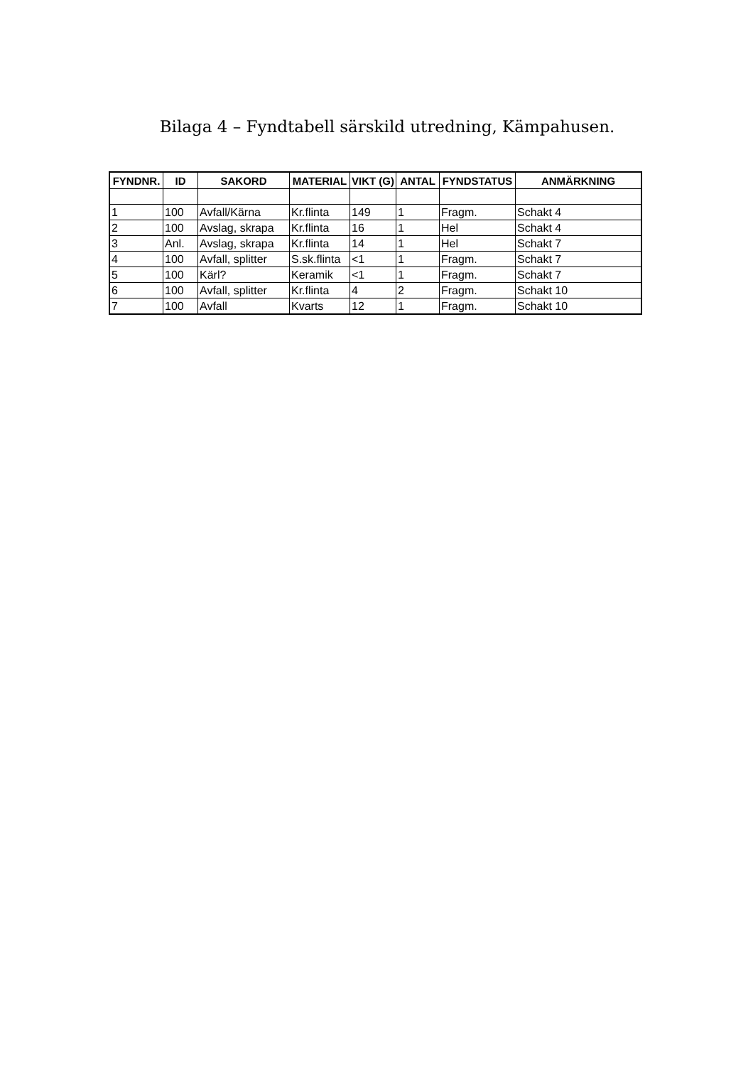Bilaga 4 – Fyndtabell särskild utredning, Kämpahusen.
| FYNDNR. | ID | SAKORD | MATERIAL | VIKT (G) | ANTAL | FYNDSTATUS | ANMÄRKNING |
| --- | --- | --- | --- | --- | --- | --- | --- |
| 1 | 100 | Avfall/Kärna | Kr.flinta | 149 | 1 | Fragm. | Schakt 4 |
| 2 | 100 | Avslag, skrapa | Kr.flinta | 16 | 1 | Hel | Schakt 4 |
| 3 | Anl. | Avslag, skrapa | Kr.flinta | 14 | 1 | Hel | Schakt 7 |
| 4 | 100 | Avfall, splitter | S.sk.flinta | <1 | 1 | Fragm. | Schakt 7 |
| 5 | 100 | Kärl? | Keramik | <1 | 1 | Fragm. | Schakt 7 |
| 6 | 100 | Avfall, splitter | Kr.flinta | 4 | 2 | Fragm. | Schakt 10 |
| 7 | 100 | Avfall | Kvarts | 12 | 1 | Fragm. | Schakt 10 |